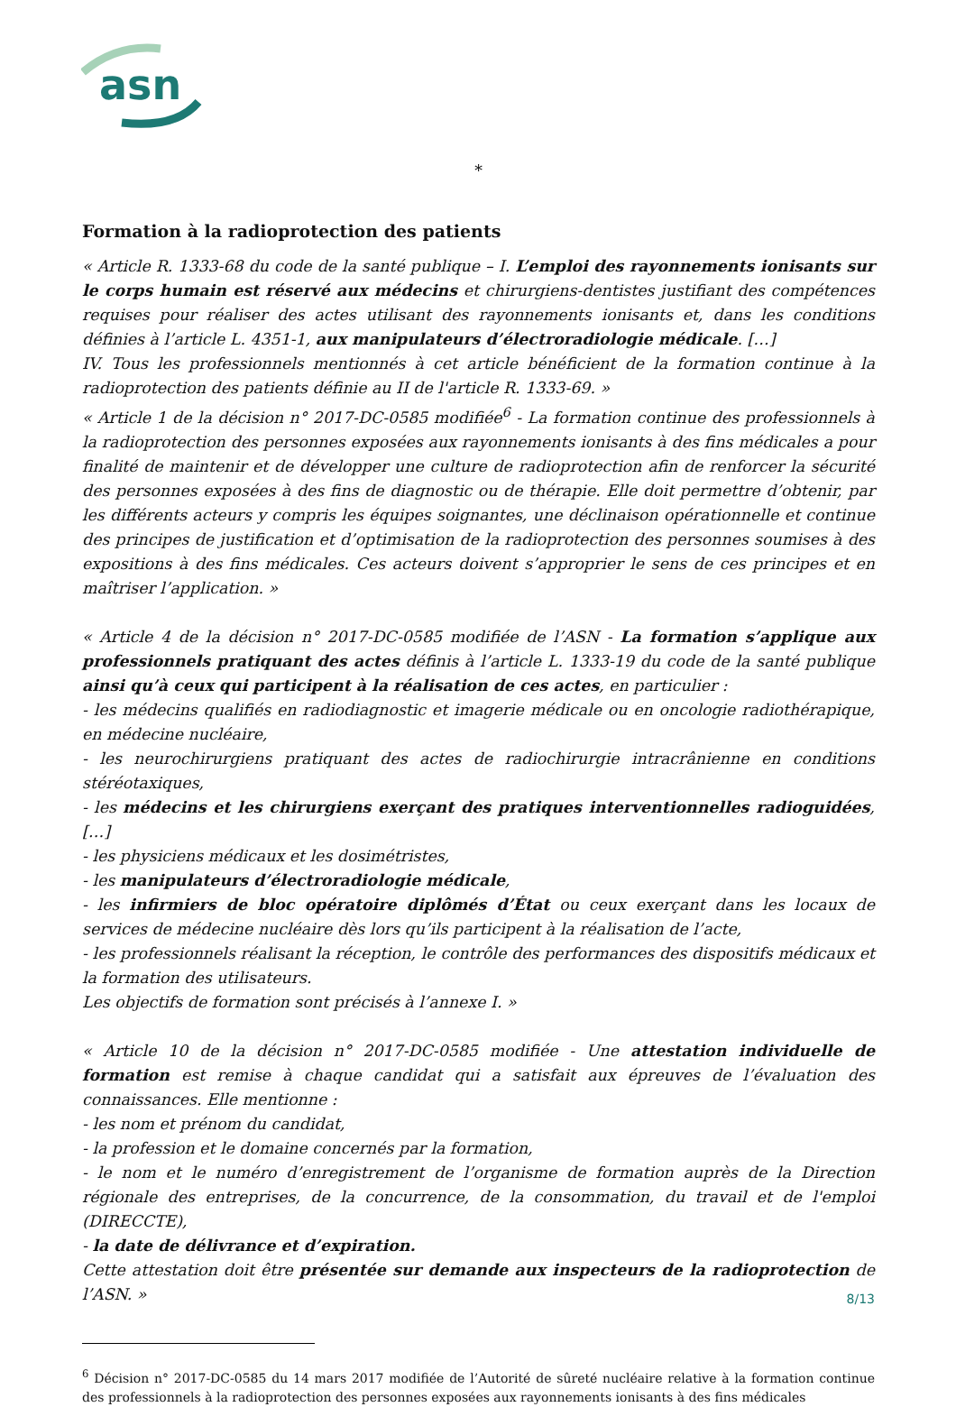asn
*
Formation à la radioprotection des patients
« Article R. 1333-68 du code de la santé publique – I. L’emploi des rayonnements ionisants sur le corps humain est réservé aux médecins et chirurgiens-dentistes justifiant des compétences requises pour réaliser des actes utilisant des rayonnements ionisants et, dans les conditions définies à l’article L. 4351-1, aux manipulateurs d’électroradiologie médicale. […]
IV. Tous les professionnels mentionnés à cet article bénéficient de la formation continue à la radioprotection des patients définie au II de l'article R. 1333-69. »
« Article 1 de la décision n° 2017-DC-0585 modifiée<sup>6</sup> - La formation continue des professionnels à la radioprotection des personnes exposées aux rayonnements ionisants à des fins médicales a pour finalité de maintenir et de développer une culture de radioprotection afin de renforcer la sécurité des personnes exposées à des fins de diagnostic ou de thérapie. Elle doit permettre d’obtenir, par les différents acteurs y compris les équipes soignantes, une déclinaison opérationnelle et continue des principes de justification et d’optimisation de la radioprotection des personnes soumises à des expositions à des fins médicales. Ces acteurs doivent s’approprier le sens de ces principes et en maîtriser l’application. »
« Article 4 de la décision n° 2017-DC-0585 modifiée de l’ASN - La formation s’applique aux professionnels pratiquant des actes définis à l’article L. 1333-19 du code de la santé publique ainsi qu’à ceux qui participent à la réalisation de ces actes, en particulier :
- les médecins qualifiés en radiodiagnostic et imagerie médicale ou en oncologie radiothérapique, en médecine nucléaire,
- les neurochirurgiens pratiquant des actes de radiochirurgie intracrânienne en conditions stéréotaxiques,
- les médecins et les chirurgiens exerçant des pratiques interventionnelles radioguidées, […]
- les physiciens médicaux et les dosimétristes,
- les manipulateurs d’électroradiologie médicale,
- les infirmiers de bloc opératoire diplômés d’État ou ceux exerçant dans les locaux de services de médecine nucléaire dès lors qu’ils participent à la réalisation de l’acte,
- les professionnels réalisant la réception, le contrôle des performances des dispositifs médicaux et la formation des utilisateurs.
Les objectifs de formation sont précisés à l’annexe I. »
« Article 10 de la décision n° 2017-DC-0585 modifiée - Une attestation individuelle de formation est remise à chaque candidat qui a satisfait aux épreuves de l’évaluation des connaissances. Elle mentionne :
- les nom et prénom du candidat,
- la profession et le domaine concernés par la formation,
- le nom et le numéro d’enregistrement de l’organisme de formation auprès de la Direction régionale des entreprises, de la concurrence, de la consommation, du travail et de l'emploi (DIRECCTE),
- la date de délivrance et d’expiration.
Cette attestation doit être présentée sur demande aux inspecteurs de la radioprotection de l’ASN. »
<sup>6</sup> Décision n° 2017-DC-0585 du 14 mars 2017 modifiée de l’Autorité de sûreté nucléaire relative à la formation continue des professionnels à la radioprotection des personnes exposées aux rayonnements ionisants à des fins médicales
8/13